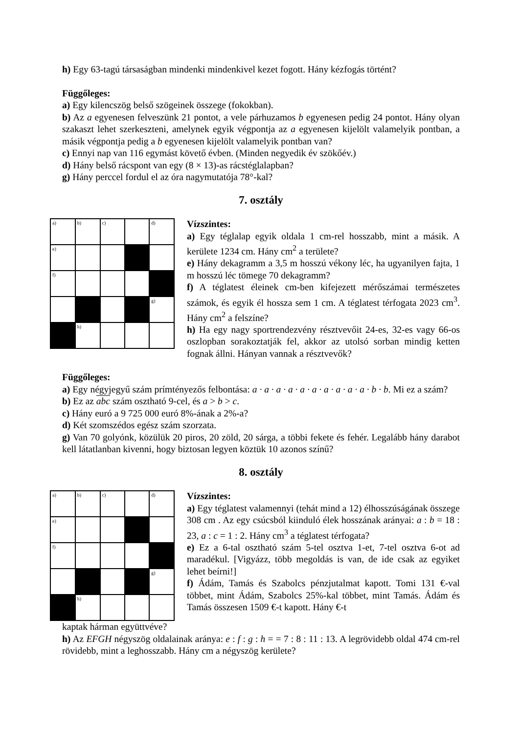h) Egy 63-tagú társaságban mindenki mindenkivel kezet fogott. Hány kézfogás történt?
Függőleges:
a) Egy kilencszög belső szögeinek összege (fokokban).
b) Az a egyenesen felveszünk 21 pontot, a vele párhuzamos b egyenesen pedig 24 pontot. Hány olyan szakaszt lehet szerkeszteni, amelynek egyik végpontja az a egyenesen kijelölt valamelyik pontban, a másik végpontja pedig a b egyenesen kijelölt valamelyik pontban van?
c) Ennyi nap van 116 egymást követő évben. (Minden negyedik év szökőév.)
d) Hány belső rácspont van egy (8 × 13)-as rácstéglalapban?
g) Hány perccel fordul el az óra nagymutatója 78°-kal?
7. osztály
| a) | b) | c) | | d) |
| e) | | | | |
| f) | | | | |
| | | | | g) |
| | h) | | | |
Vízszintes:
a) Egy téglalap egyik oldala 1 cm-rel hosszabb, mint a másik. A kerülete 1234 cm. Hány cm<sup>2</sup> a területe?
e) Hány dekagramm a 3,5 m hosszú vékony léc, ha ugyanilyen fajta, 1 m hosszú léc tömege 70 dekagramm?
f) A téglatest éleinek cm-ben kifejezett mérőszámai természetes számok, és egyik él hossza sem 1 cm. A téglatest térfogata 2023 cm<sup>3</sup>. Hány cm<sup>2</sup> a felszíne?
h) Ha egy nagy sportrendezvény résztvevőit 24-es, 32-es vagy 66-os oszlopban sorakoztatják fel, akkor az utolsó sorban mindig ketten fognak állni. Hányan vannak a résztvevők?
Függőleges:
a) Egy négyjegyű szám prímtényezős felbontása: a · a · a · a · a · a · a · a · a · a · b · b. Mi ez a szám?
b) Ez az abc szám osztható 9-cel, és a > b > c.
c) Hány euró a 9 725 000 euró 8%-ának a 2%-a?
d) Két szomszédos egész szám szorzata.
g) Van 70 golyónk, közülük 20 piros, 20 zöld, 20 sárga, a többi fekete és fehér. Legalább hány darabot kell látatlanban kivenni, hogy biztosan legyen köztük 10 azonos színű?
8. osztály
| a) | b) | c) | | d) |
| e) | | | | |
| f) | | | | |
| | | | | g) |
| | h) | | | |
Vízszintes:
a) Egy téglatest valamennyi (tehát mind a 12) élhosszúságának összege 308 cm . Az egy csúcsból kiinduló élek hosszának arányai: a : b = 18 : 23, a : c = 1 : 2. Hány cm<sup>3</sup> a téglatest térfogata?
e) Ez a 6-tal osztható szám 5-tel osztva 1-et, 7-tel osztva 6-ot ad maradékul. [Vigyázz, több megoldás is van, de ide csak az egyiket lehet beírni!]
f) Ádám, Tamás és Szabolcs pénzjutalmat kapott. Tomi 131 €-val többet, mint Ádám, Szabolcs 25%-kal többet, mint Tamás. Ádám és Tamás összesen 1509 €-t kapott. Hány €-t
kaptak hárman együttvéve?
h) Az EFGH négyszög oldalainak aránya: e : f : g : h = = 7 : 8 : 11 : 13. A legrövidebb oldal 474 cm-rel rövidebb, mint a leghosszabb. Hány cm a négyszög kerülete?